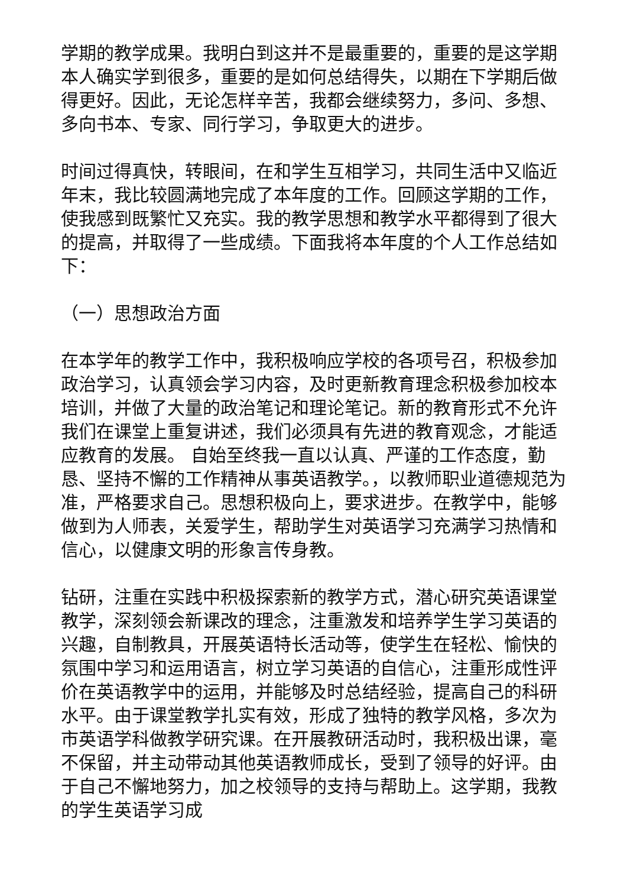学期的教学成果。我明白到这并不是最重要的，重要的是这学期本人确实学到很多，重要的是如何总结得失，以期在下学期后做得更好。因此，无论怎样辛苦，我都会继续努力，多问、多想、多向书本、专家、同行学习，争取更大的进步。
时间过得真快，转眼间，在和学生互相学习，共同生活中又临近年末，我比较圆满地完成了本年度的工作。回顾这学期的工作，使我感到既繁忙又充实。我的教学思想和教学水平都得到了很大的提高，并取得了一些成绩。下面我将本年度的个人工作总结如下：
（一）思想政治方面
在本学年的教学工作中，我积极响应学校的各项号召，积极参加政治学习，认真领会学习内容，及时更新教育理念积极参加校本培训，并做了大量的政治笔记和理论笔记。新的教育形式不允许我们在课堂上重复讲述，我们必须具有先进的教育观念，才能适应教育的发展。 自始至终我一直以认真、严谨的工作态度，勤恳、坚持不懈的工作精神从事英语教学。，以教师职业道德规范为准，严格要求自己。思想积极向上，要求进步。在教学中，能够做到为人师表，关爱学生，帮助学生对英语学习充满学习热情和信心，以健康文明的形象言传身教。
钻研，注重在实践中积极探索新的教学方式，潜心研究英语课堂教学，深刻领会新课改的理念，注重激发和培养学生学习英语的兴趣，自制教具，开展英语特长活动等，使学生在轻松、愉快的氛围中学习和运用语言，树立学习英语的自信心，注重形成性评价在英语教学中的运用，并能够及时总结经验，提高自己的科研水平。由于课堂教学扎实有效，形成了独特的教学风格，多次为市英语学科做教学研究课。在开展教研活动时，我积极出课，毫不保留，并主动带动其他英语教师成长，受到了领导的好评。由于自己不懈地努力，加之校领导的支持与帮助上。这学期，我教的学生英语学习成